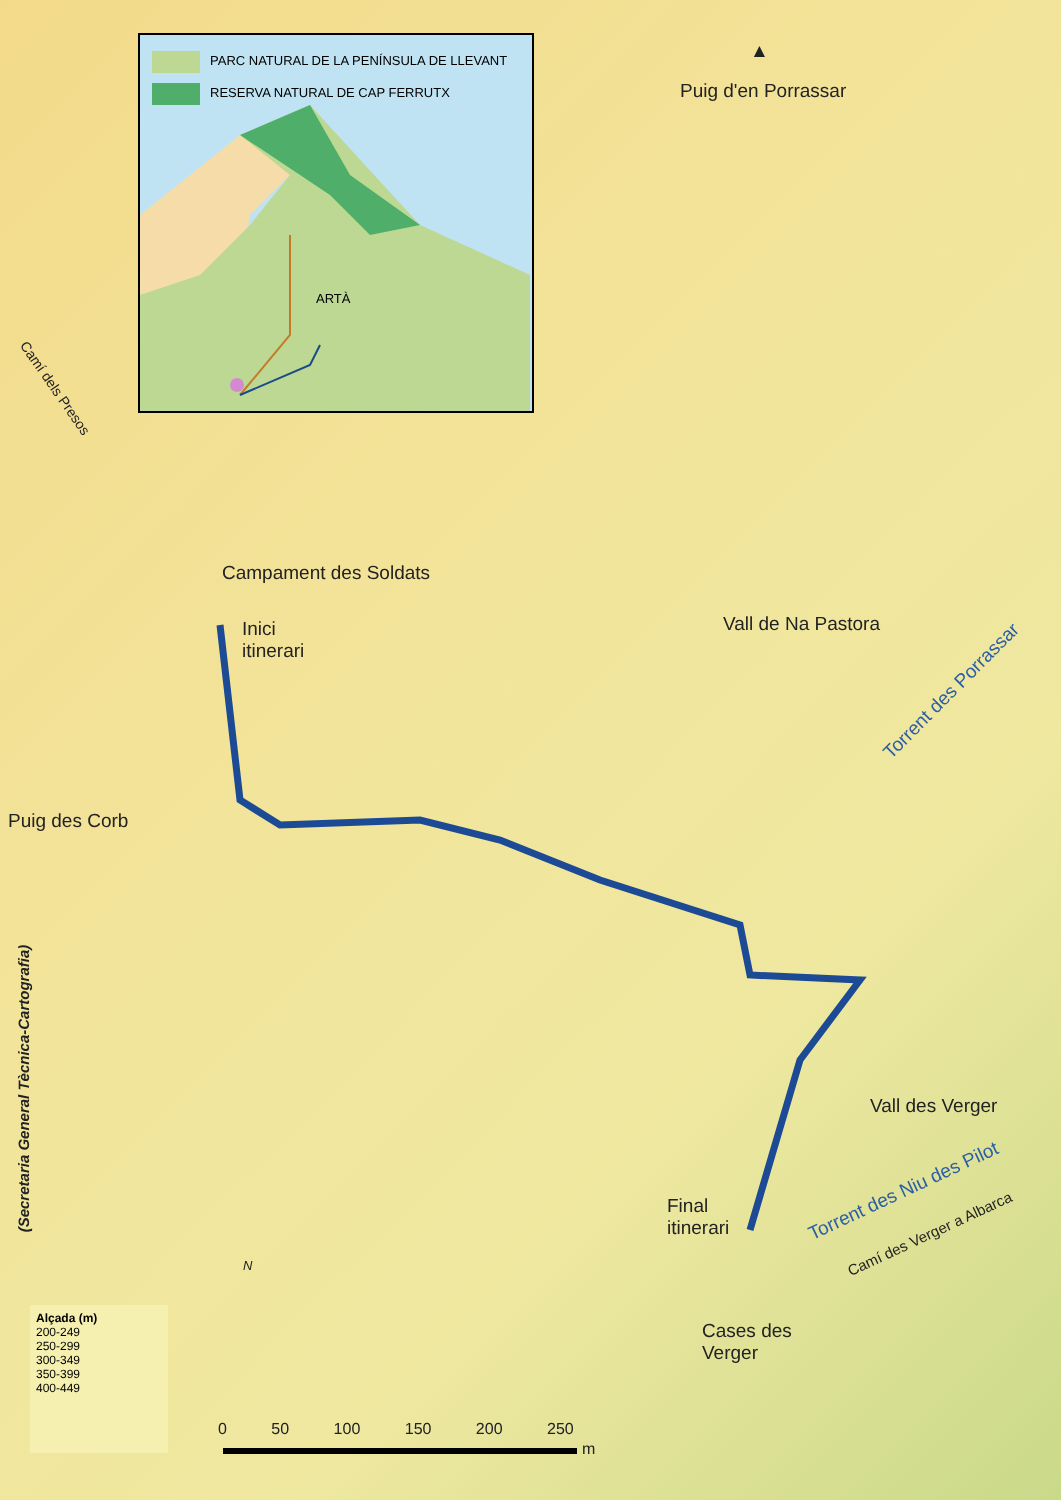PARC NATURAL DE LA PENÍNSULA DE LLEVANT
RESERVA NATURAL DE CAP FERRUTX
ARTÀ
▲
Puig d'en Porrassar
Campament des Soldats
Inici
itinerari
Vall de Na Pastora
Torrent des Porrassar
Puig des Corb
Camí dels Presos
(Secretaria General Tècnica-Cartografia)
Vall des Verger
Torrent des Niu des Pilot
Camí des Verger a Albarca
Final
itinerari
Cases des
Verger
N
Alçada (m)
200-249
250-299
300-349
350-399
400-449
0 50 100 150 200 250
m